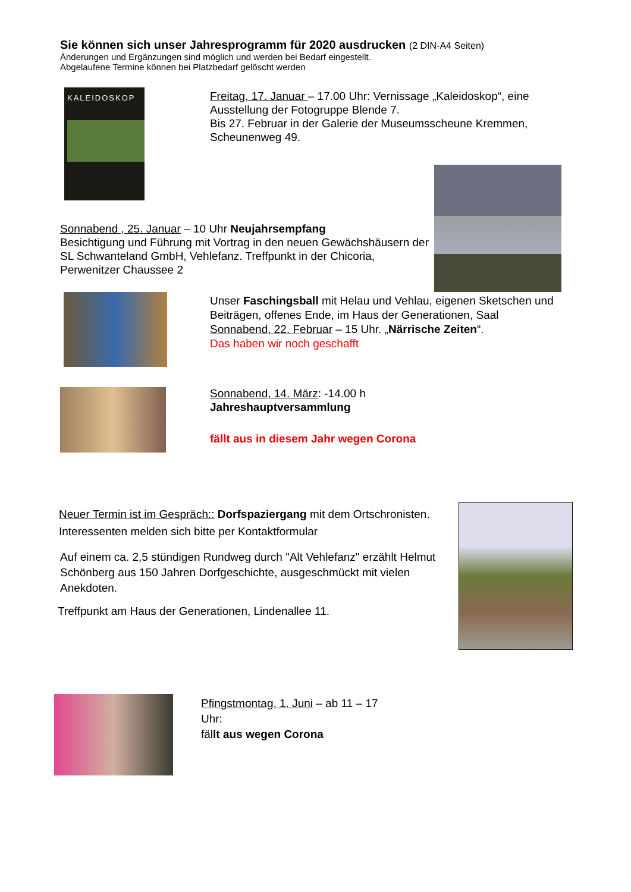Sie können sich unser Jahresprogramm für 2020 ausdrucken (2 DIN-A4 Seiten)
Änderungen und Ergänzungen sind möglich und werden bei Bedarf eingestellt.
Abgelaufene Termine können bei Platzbedarf gelöscht werden
KALEIDOSKOP
Freitag, 17. Januar – 17.00 Uhr: Vernissage „Kaleidoskop“, eine Ausstellung der Fotogruppe Blende 7.
Bis 27. Februar in der Galerie der Museumsscheune Kremmen, Scheunenweg 49.
Sonnabend , 25. Januar – 10 Uhr Neujahrsempfang
Besichtigung und Führung mit Vortrag in den neuen Gewächshäusern der SL Schwanteland GmbH, Vehlefanz. Treffpunkt in der Chicoria, Perwenitzer Chaussee 2
Unser Faschingsball mit Helau und Vehlau, eigenen Sketschen und Beiträgen, offenes Ende, im Haus der Generationen, Saal
Sonnabend, 22. Februar – 15 Uhr. „Närrische Zeiten“.
Das haben wir noch geschafft
Sonnabend, 14. März: -14.00 h
Jahreshauptversammlung
fällt aus in diesem Jahr wegen Corona
Neuer Termin ist im Gespräch:: Dorfspaziergang mit dem Ortschronisten.
Interessenten melden sich bitte per Kontaktformular
Auf einem ca. 2,5 stündigen Rundweg durch "Alt Vehlefanz" erzählt Helmut Schönberg aus 150 Jahren Dorfgeschichte, ausgeschmückt mit vielen Anekdoten.
Treffpunkt am Haus der Generationen, Lindenallee 11.
Pfingstmontag, 1. Juni – ab 11 – 17 Uhr:
fällt aus wegen Corona